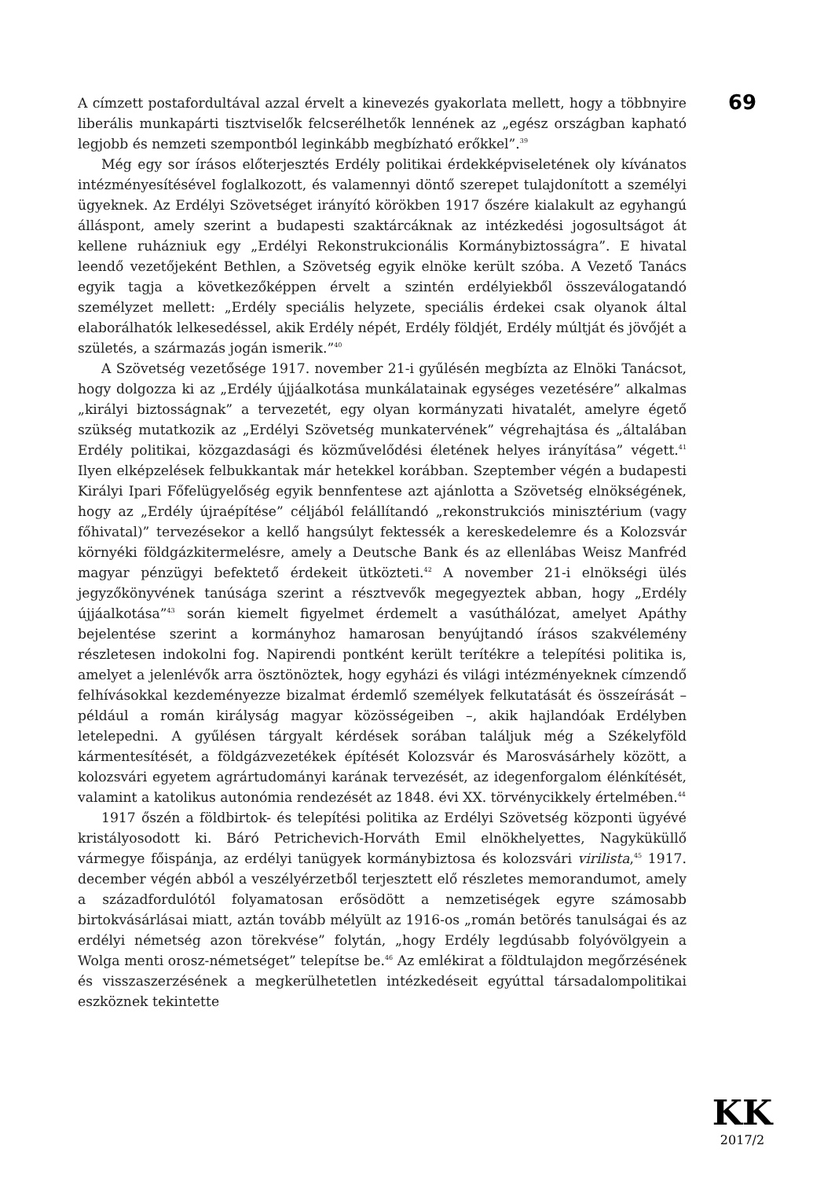69
A címzett postafordultával azzal érvelt a kinevezés gyakorlata mellett, hogy a többnyire liberális munkapárti tisztviselők felcserélhetők lennének az „egész országban kapható legjobb és nemzeti szempontból leginkább megbízható erőkkel”.<sup>39</sup>
Még egy sor írásos előterjesztés Erdély politikai érdekképviseletének oly kívánatos intézményesítésével foglalkozott, és valamennyi döntő szerepet tulajdonított a személyi ügyeknek. Az Erdélyi Szövetséget irányító körökben 1917 őszére kialakult az egyhangú álláspont, amely szerint a budapesti szaktárcáknak az intézkedési jogosultságot át kellene ruházniuk egy „Erdélyi Rekonstrukcionális Kormánybiztosságra”. E hivatal leendő vezetőjeként Bethlen, a Szövetség egyik elnöke került szóba. A Vezető Tanács egyik tagja a következőképpen érvelt a szintén erdélyiekből összeválogatandó személyzet mellett: „Erdély speciális helyzete, speciális érdekei csak olyanok által elaborálhatók lelkesedéssel, akik Erdély népét, Erdély földjét, Erdély múltját és jövőjét a születés, a származás jogán ismerik.”<sup>40</sup>
A Szövetség vezetősége 1917. november 21-i gyűlésén megbízta az Elnöki Tanácsot, hogy dolgozza ki az „Erdély újjáalkotása munkálatainak egységes vezetésére” alkalmas „királyi biztosságnak” a tervezetét, egy olyan kormányzati hivatalét, amelyre égető szükség mutatkozik az „Erdélyi Szövetség munkatervének” végrehajtása és „általában Erdély politikai, közgazdasági és közművelődési életének helyes irányítása” végett.<sup>41</sup> Ilyen elképzelések felbukkantak már hetekkel korábban. Szeptember végén a budapesti Királyi Ipari Főfelügyelőség egyik bennfentese azt ajánlotta a Szövetség elnökségének, hogy az „Erdély újraépítése” céljából felállítandó „rekonstrukciós minisztérium (vagy főhivatal)” tervezésekor a kellő hangsúlyt fektessék a kereskedelemre és a Kolozsvár környéki földgázkitermelésre, amely a Deutsche Bank és az ellenlábas Weisz Manfréd magyar pénzügyi befektető érdekeit ütközteti.<sup>42</sup> A november 21-i elnökségi ülés jegyzőkönyvének tanúsága szerint a résztvevők megegyeztek abban, hogy „Erdély újjáalkotása”<sup>43</sup> során kiemelt figyelmet érdemelt a vasúthálózat, amelyet Apáthy bejelentése szerint a kormányhoz hamarosan benyújtandó írásos szakvélemény részletesen indokolni fog. Napirendi pontként került terítékre a telepítési politika is, amelyet a jelenlévők arra ösztönöztek, hogy egyházi és világi intézményeknek címzendő felhívásokkal kezdeményezze bizalmat érdemlő személyek felkutatását és összeírását – például a román királyság magyar közösségeiben –, akik hajlandóak Erdélyben letelepedni. A gyűlésen tárgyalt kérdések sorában találjuk még a Székelyföld kármentesítését, a földgázvezetékek építését Kolozsvár és Marosvásárhely között, a kolozsvári egyetem agrártudományi karának tervezését, az idegenforgalom élénkítését, valamint a katolikus autonómia rendezését az 1848. évi XX. törvénycikkely értelmében.<sup>44</sup>
1917 őszén a földbirtok- és telepítési politika az Erdélyi Szövetség központi ügyévé kristályosodott ki. Báró Petrichevich-Horváth Emil elnökhelyettes, Nagyküküllő vármegye főispánja, az erdélyi tanügyek kormánybiztosa és kolozsvári virilista,<sup>45</sup> 1917. december végén abból a veszélyérzetből terjesztett elő részletes memorandumot, amely a századfordulótól folyamatosan erősödött a nemzetiségek egyre számosabb birtokvásárlásai miatt, aztán tovább mélyült az 1916-os „román betörés tanulságai és az erdélyi németség azon törekvése” folytán, „hogy Erdély legdúsabb folyóvölgyein a Wolga menti orosz-németséget” telepítse be.<sup>46</sup> Az emlékirat a földtulajdon megőrzésének és visszaszerzésének a megkerülhetetlen intézkedéseit egyúttal társadalompolitikai eszköznek tekintette
KK
2017/2